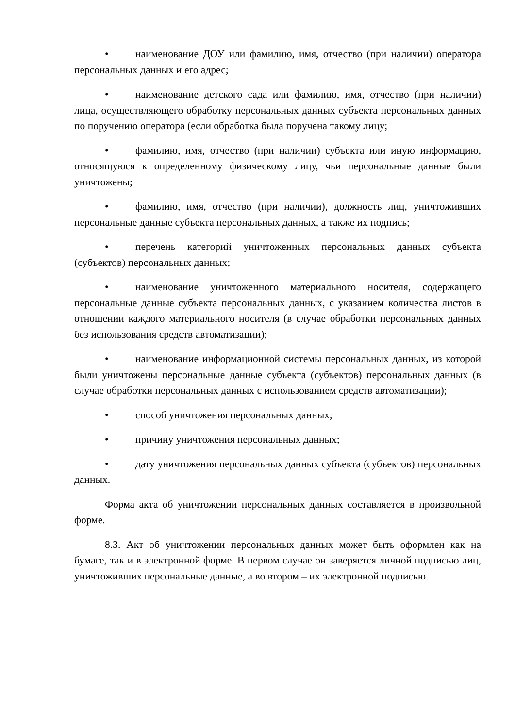• наименование ДОУ или фамилию, имя, отчество (при наличии) оператора персональных данных и его адрес;
• наименование детского сада или фамилию, имя, отчество (при наличии) лица, осуществляющего обработку персональных данных субъекта персональных данных по поручению оператора (если обработка была поручена такому лицу;
• фамилию, имя, отчество (при наличии) субъекта или иную информацию, относящуюся к определенному физическому лицу, чьи персональные данные были уничтожены;
• фамилию, имя, отчество (при наличии), должность лиц, уничтоживших персональные данные субъекта персональных данных, а также их подпись;
• перечень категорий уничтоженных персональных данных субъекта (субъектов) персональных данных;
• наименование уничтоженного материального носителя, содержащего персональные данные субъекта персональных данных, с указанием количества листов в отношении каждого материального носителя (в случае обработки персональных данных без использования средств автоматизации);
• наименование информационной системы персональных данных, из которой были уничтожены персональные данные субъекта (субъектов) персональных данных (в случае обработки персональных данных с использованием средств автоматизации);
• способ уничтожения персональных данных;
• причину уничтожения персональных данных;
• дату уничтожения персональных данных субъекта (субъектов) персональных данных.
Форма акта об уничтожении персональных данных составляется в произвольной форме.
8.3. Акт об уничтожении персональных данных может быть оформлен как на бумаге, так и в электронной форме. В первом случае он заверяется личной подписью лиц, уничтоживших персональные данные, а во втором – их электронной подписью.